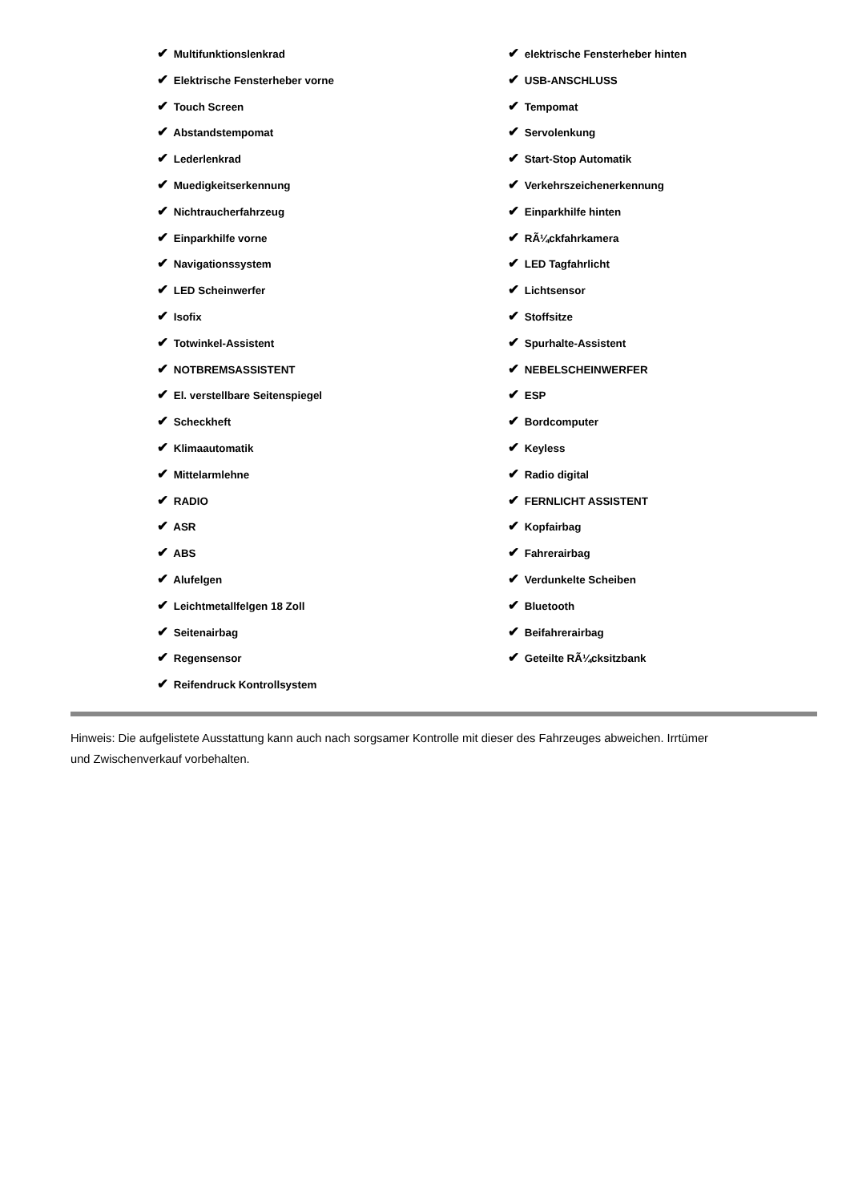✔ Multifunktionslenkrad
✔ Elektrische Fensterheber vorne
✔ Touch Screen
✔ Abstandstempomat
✔ Lederlenkrad
✔ Muedigkeitserkennung
✔ Nichtraucherfahrzeug
✔ Einparkhilfe vorne
✔ Navigationssystem
✔ LED Scheinwerfer
✔ Isofix
✔ Totwinkel-Assistent
✔ NOTBREMSASSISTENT
✔ El. verstellbare Seitenspiegel
✔ Scheckheft
✔ Klimaautomatik
✔ Mittelarmlehne
✔ RADIO
✔ ASR
✔ ABS
✔ Alufelgen
✔ Leichtmetallfelgen 18 Zoll
✔ Seitenairbag
✔ Regensensor
✔ Reifendruck Kontrollsystem
✔ elektrische Fensterheber hinten
✔ USB-ANSCHLUSS
✔ Tempomat
✔ Servolenkung
✔ Start-Stop Automatik
✔ Verkehrszeichenerkennung
✔ Einparkhilfe hinten
✔ RÃ¼ckfahrkamera
✔ LED Tagfahrlicht
✔ Lichtsensor
✔ Stoffsitze
✔ Spurhalte-Assistent
✔ NEBELSCHEINWERFER
✔ ESP
✔ Bordcomputer
✔ Keyless
✔ Radio digital
✔ FERNLICHT ASSISTENT
✔ Kopfairbag
✔ Fahrerairbag
✔ Verdunkelte Scheiben
✔ Bluetooth
✔ Beifahrerairbag
✔ Geteilte RÃ¼cksitzbank
Hinweis: Die aufgelistete Ausstattung kann auch nach sorgsamer Kontrolle mit dieser des Fahrzeuges abweichen. Irrtümer und Zwischenverkauf vorbehalten.